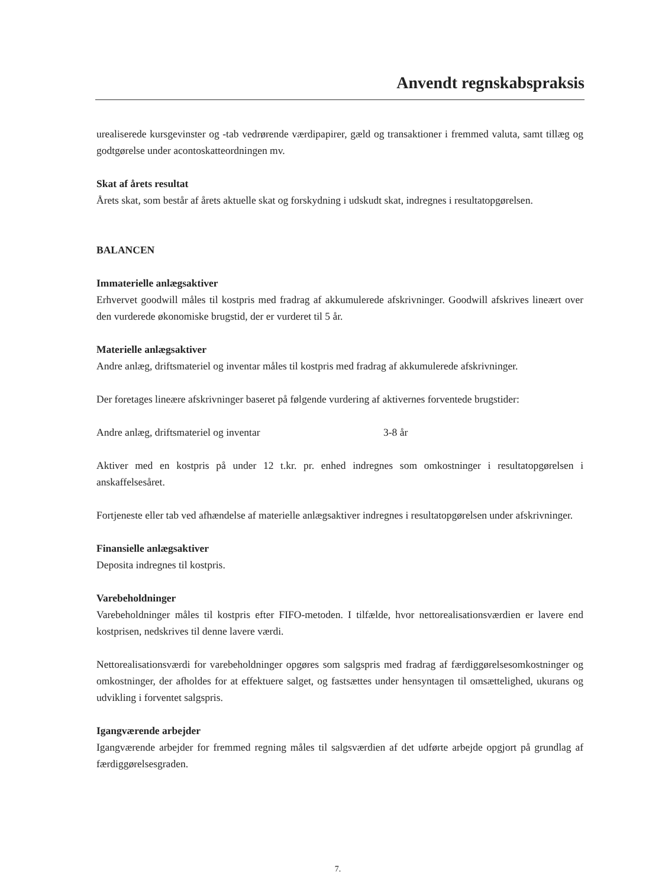Anvendt regnskabspraksis
urealiserede kursgevinster og -tab vedrørende værdipapirer, gæld og transaktioner i fremmed valuta, samt tillæg og godtgørelse under acontoskatteordningen mv.
Skat af årets resultat
Årets skat, som består af årets aktuelle skat og forskydning i udskudt skat, indregnes i resultatopgørelsen.
BALANCEN
Immaterielle anlægsaktiver
Erhvervet goodwill måles til kostpris med fradrag af akkumulerede afskrivninger. Goodwill afskrives lineært over den vurderede økonomiske brugstid, der er vurderet til 5 år.
Materielle anlægsaktiver
Andre anlæg, driftsmateriel og inventar måles til kostpris med fradrag af akkumulerede afskrivninger.
Der foretages lineære afskrivninger baseret på følgende vurdering af aktivernes forventede brugstider:
Andre anlæg, driftsmateriel og inventar 3-8 år
Aktiver med en kostpris på under 12 t.kr. pr. enhed indregnes som omkostninger i resultatopgørelsen i anskaffelsesåret.
Fortjeneste eller tab ved afhændelse af materielle anlægsaktiver indregnes i resultatopgørelsen under afskrivninger.
Finansielle anlægsaktiver
Deposita indregnes til kostpris.
Varebeholdninger
Varebeholdninger måles til kostpris efter FIFO-metoden. I tilfælde, hvor nettorealisationsværdien er lavere end kostprisen, nedskrives til denne lavere værdi.
Nettorealisationsværdi for varebeholdninger opgøres som salgspris med fradrag af færdiggørelsesomkostninger og omkostninger, der afholdes for at effektuere salget, og fastsættes under hensyntagen til omsættelighed, ukurans og udvikling i forventet salgspris.
Igangværende arbejder
Igangværende arbejder for fremmed regning måles til salgsværdien af det udførte arbejde opgjort på grundlag af færdiggørelsesgraden.
7.